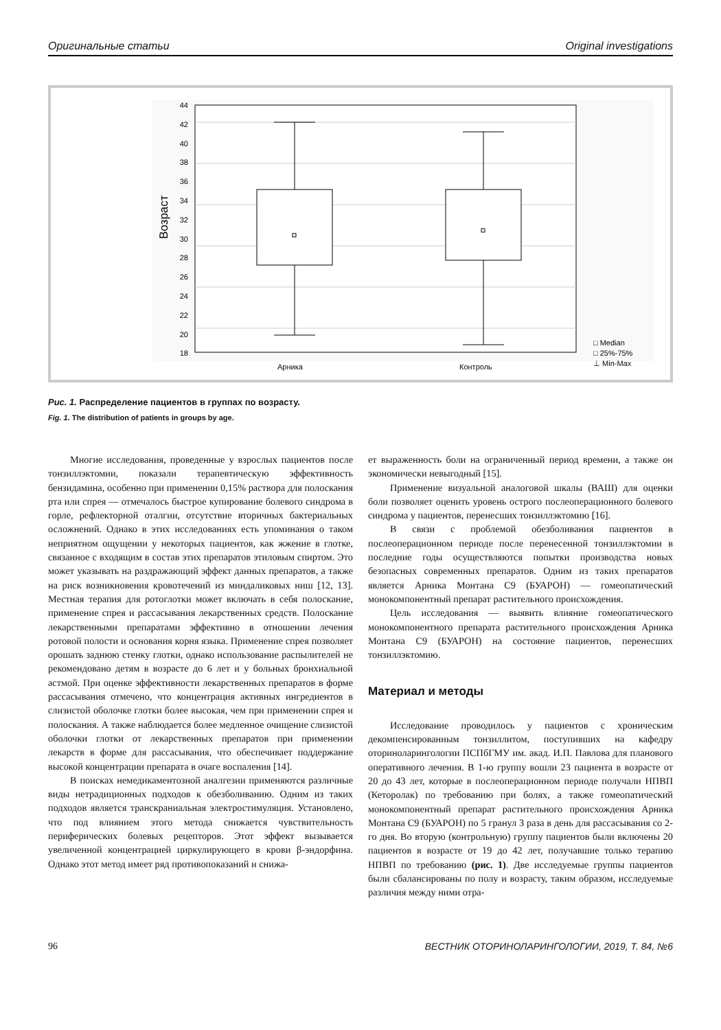Оригинальные статьи Original investigations
44
42
40
38
36
34
32
30
28
26
24
22
20
18
Возраст
Арника
Контроль
□ Median
□ 25%-75%
⊥ Min-Max
Рис. 1. Распределение пациентов в группах по возрасту.
Fig. 1. The distribution of patients in groups by age.
Многие исследования, проведенные у взрослых пациентов после тонзиллэктомии, показали терапевтическую эффективность бензидамина, особенно при применении 0,15% раствора для полоскания рта или спрея — отмечалось быстрое купирование болевого синдрома в горле, рефлекторной оталгии, отсутствие вторичных бактериальных осложнений. Однако в этих исследованиях есть упоминания о таком неприятном ощущении у некоторых пациентов, как жжение в глотке, связанное с входящим в состав этих препаратов этиловым спиртом. Это может указывать на раздражающий эффект данных препаратов, а также на риск возникновения кровотечений из миндаликовых ниш [12, 13]. Местная терапия для ротоглотки может включать в себя полоскание, применение спрея и рассасывания лекарственных средств. Полоскание лекарственными препаратами эффективно в отношении лечения ротовой полости и основания корня языка. Применение спрея позволяет орошать заднюю стенку глотки, однако использование распылителей не рекомендовано детям в возрасте до 6 лет и у больных бронхиальной астмой. При оценке эффективности лекарственных препаратов в форме рассасывания отмечено, что концентрация активных ингредиентов в слизистой оболочке глотки более высокая, чем при применении спрея и полоскания. А также наблюдается более медленное очищение слизистой оболочки глотки от лекарственных препаратов при применении лекарств в форме для рассасывания, что обеспечивает поддержание высокой концентрации препарата в очаге воспаления [14].
В поисках немедикаментозной аналгезии применяются различные виды нетрадиционных подходов к обезболиванию. Одним из таких подходов является транскраниальная электростимуляция. Установлено, что под влиянием этого метода снижается чувствительность периферических болевых рецепторов. Этот эффект вызывается увеличенной концентрацией циркулирующего в крови β-эндорфина. Однако этот метод имеет ряд противопоказаний и снижа-
ет выраженность боли на ограниченный период времени, а также он экономически невыгодный [15].
Применение визуальной аналоговой шкалы (ВАШ) для оценки боли позволяет оценить уровень острого послеоперационного болевого синдрома у пациентов, перенесших тонзиллэктомию [16].
В связи с проблемой обезболивания пациентов в послеоперационном периоде после перенесенной тонзиллэктомии в последние годы осуществляются попытки производства новых безопасных современных препаратов. Одним из таких препаратов является Арника Монтана С9 (БУАРОН) — гомеопатический монокомпонентный препарат растительного происхождения.
Цель исследования — выявить влияние гомеопатического монокомпонентного препарата растительного происхождения Арника Монтана С9 (БУАРОН) на состояние пациентов, перенесших тонзиллэктомию.
Материал и методы
Исследование проводилось у пациентов с хроническим декомпенсированным тонзиллитом, поступивших на кафедру оториноларингологии ПСПбГМУ им. акад. И.П. Павлова для планового оперативного лечения. В 1-ю группу вошли 23 пациента в возрасте от 20 до 43 лет, которые в послеоперационном периоде получали НПВП (Кеторолак) по требованию при болях, а также гомеопатический монокомпонентный препарат растительного происхождения Арника Монтана С9 (БУАРОН) по 5 гранул 3 раза в день для рассасывания со 2-го дня. Во вторую (контрольную) группу пациентов были включены 20 пациентов в возрасте от 19 до 42 лет, получавшие только терапию НПВП по требованию (рис. 1). Две исследуемые группы пациентов были сбалансированы по полу и возрасту, таким образом, исследуемые различия между ними отра-
96 ВЕСТНИК ОТОРИНОЛАРИНГОЛОГИИ, 2019, Т. 84, №6